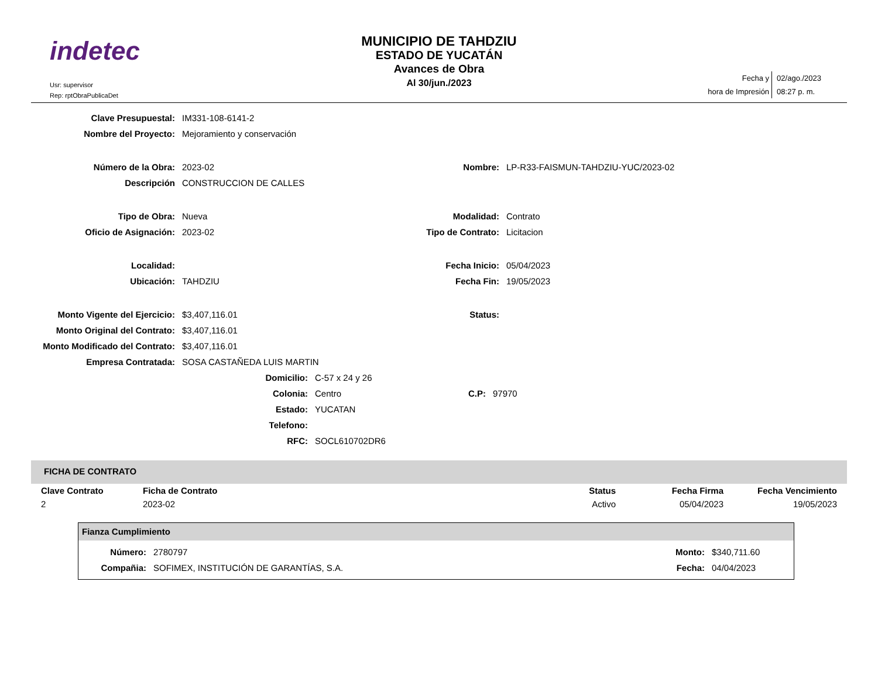indetec
Usr: supervisor
Rep: rptObraPublicaDet
MUNICIPIO DE TAHDZIU
ESTADO DE YUCATÁN
Avances de Obra
Al 30/jun./2023
| Fecha y | 02/ago./2023 |
| hora de Impresión | 08:27 p. m. |
| Clave Presupuestal: | IM331-108-6141-2 | | |
| Nombre del Proyecto: | Mejoramiento y conservación | | |
| Número de la Obra: | 2023-02 | Nombre: | LP-R33-FAISMUN-TAHDZIU-YUC/2023-02 |
| Descripción | CONSTRUCCION DE CALLES | | |
| Tipo de Obra: | Nueva | Modalidad: | Contrato |
| Oficio de Asignación: | 2023-02 | Tipo de Contrato: | Licitacion |
| Localidad: | | Fecha Inicio: | 05/04/2023 |
| Ubicación: | TAHDZIU | Fecha Fin: | 19/05/2023 |
| Monto Vigente del Ejercicio: | $3,407,116.01 | Status: | |
| Monto Original del Contrato: | $3,407,116.01 | | |
| Monto Modificado del Contrato: | $3,407,116.01 | | |
| Empresa Contratada: | SOSA CASTAÑEDA LUIS MARTIN | | |
| Domicilio: | C-57 x 24 y 26 | | |
| Colonia: | Centro | C.P: | 97970 |
| Estado: | YUCATAN | | |
| Telefono: | | | |
| RFC: | SOCL610702DR6 | | |
FICHA DE CONTRATO
| Clave Contrato | Ficha de Contrato | Status | Fecha Firma | Fecha Vencimiento |
| --- | --- | --- | --- | --- |
| 2 | 2023-02 | Activo | 05/04/2023 | 19/05/2023 |
Fianza Cumplimiento
| Número: | 2780797 | Monto: | $340,711.60 |
| Compañia: | SOFIMEX, INSTITUCIÓN DE GARANTÍAS, S.A. | Fecha: | 04/04/2023 |